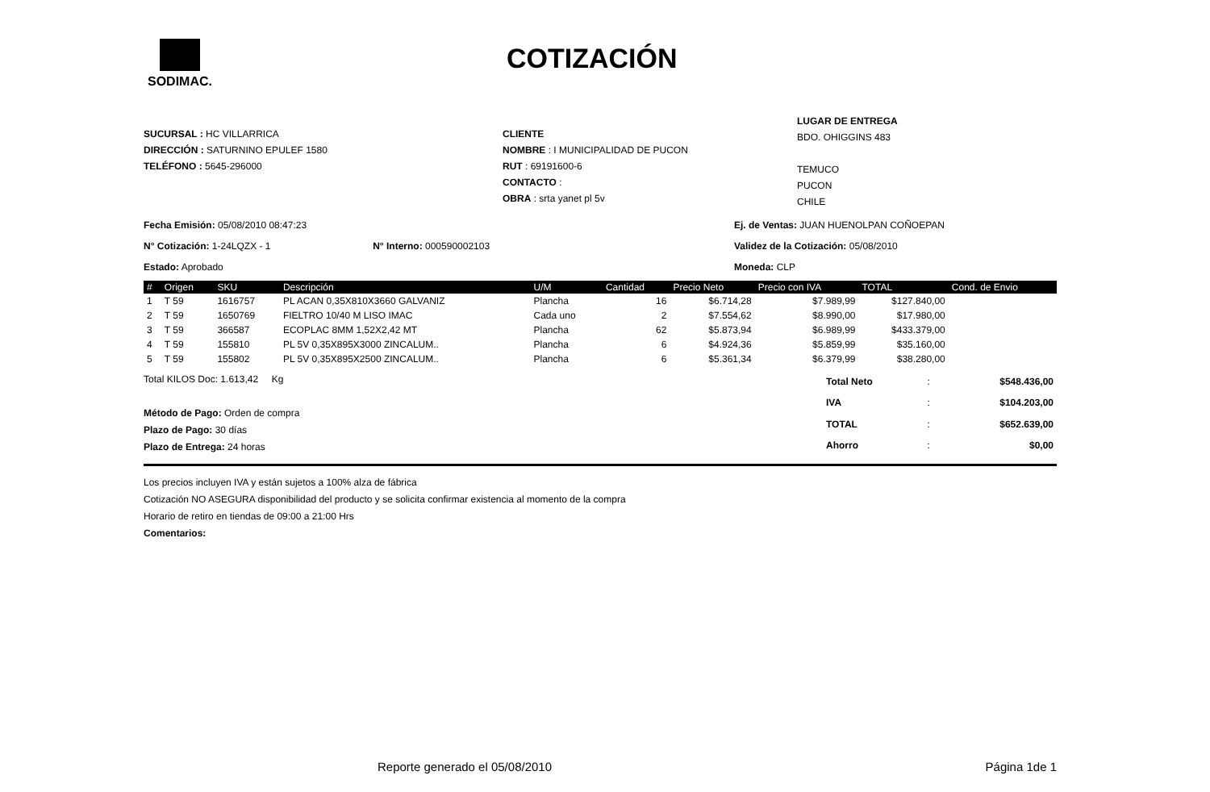SODIMAC.
COTIZACIÓN
SUCURSAL : HC VILLARRICA
DIRECCIÓN : SATURNINO EPULEF 1580
TELÉFONO : 5645-296000
CLIENTE
NOMBRE : I MUNICIPALIDAD DE PUCON
RUT : 69191600-6
CONTACTO :
OBRA : srta yanet pl 5v
LUGAR DE ENTREGA
BDO. OHIGGINS 483
TEMUCO
PUCON
CHILE
Fecha Emisión: 05/08/2010 08:47:23
N° Cotización: 1-24LQZX - 1 N° Interno: 000590002103
Estado: Aprobado
Ej. de Ventas: JUAN HUENOLPAN COÑOEPAN
Validez de la Cotización: 05/08/2010
Moneda: CLP
| # | Origen | SKU | Descripción | U/M | Cantidad | Precio Neto | Precio con IVA | TOTAL | Cond. de Envio |
| --- | --- | --- | --- | --- | --- | --- | --- | --- | --- |
| 1 | T 59 | 1616757 | PL ACAN 0,35X810X3660 GALVANIZ | Plancha | 16 | $6.714,28 | $7.989,99 | $127.840,00 | |
| 2 | T 59 | 1650769 | FIELTRO 10/40 M LISO IMAC | Cada uno | 2 | $7.554,62 | $8.990,00 | $17.980,00 | |
| 3 | T 59 | 366587 | ECOPLAC 8MM 1,52X2,42 MT | Plancha | 62 | $5.873,94 | $6.989,99 | $433.379,00 | |
| 4 | T 59 | 155810 | PL 5V 0,35X895X3000 ZINCALUM.. | Plancha | 6 | $4.924,36 | $5.859,99 | $35.160,00 | |
| 5 | T 59 | 155802 | PL 5V 0,35X895X2500 ZINCALUM.. | Plancha | 6 | $5.361,34 | $6.379,99 | $38.280,00 | |
Total KILOS Doc: 1.613,42 Kg
Método de Pago: Orden de compra
Plazo de Pago: 30 días
Plazo de Entrega: 24 horas
| Total Neto | : | $548.436,00 |
| IVA | : | $104.203,00 |
| TOTAL | : | $652.639,00 |
| Ahorro | : | $0,00 |
Los precios incluyen IVA y están sujetos a 100% alza de fábrica
Cotización NO ASEGURA disponibilidad del producto y se solicita confirmar existencia al momento de la compra
Horario de retiro en tiendas de 09:00 a 21:00 Hrs
Comentarios:
Reporte generado el 05/08/2010 Página 1de 1